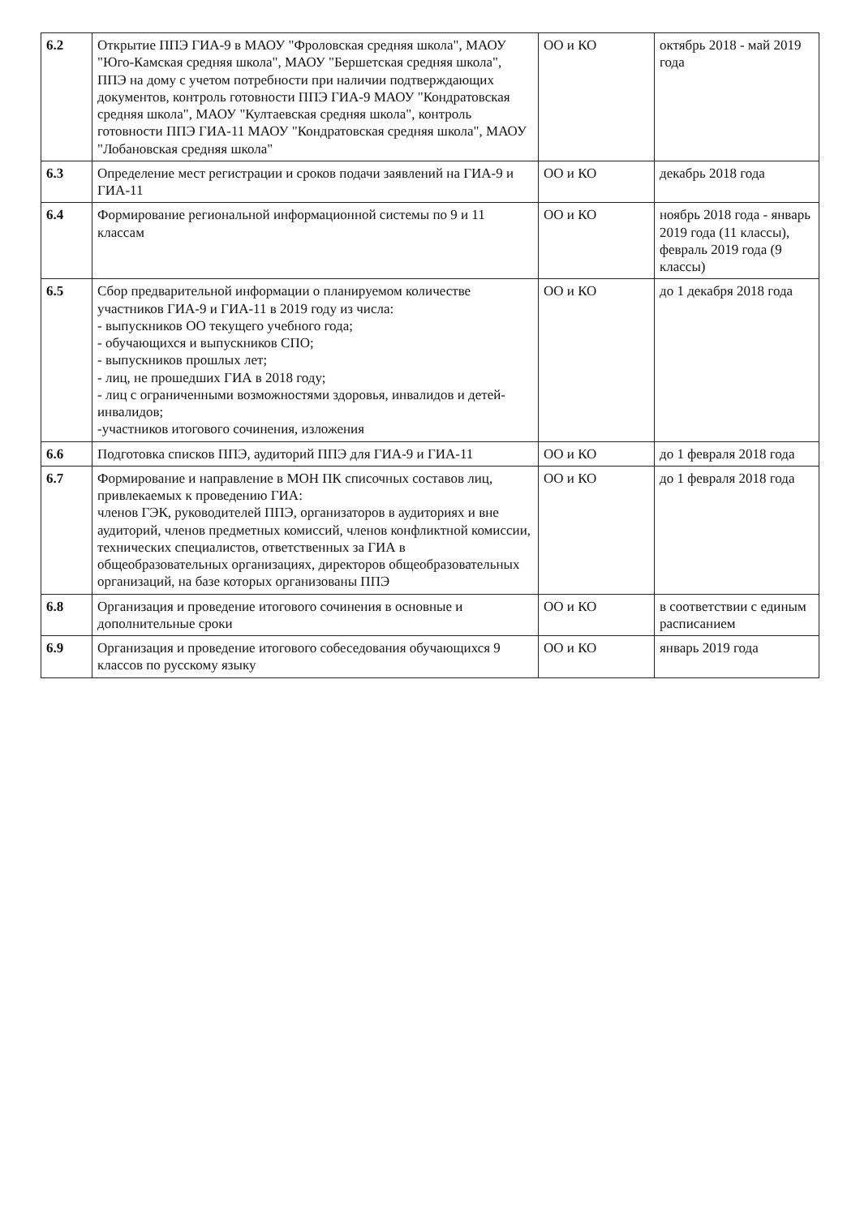| 6.2 | Открытие ППЭ ГИА-9 в МАОУ "Фроловская средняя школа", МАОУ "Юго-Камская средняя школа", МАОУ "Бершетская средняя школа", ППЭ на дому с учетом потребности при наличии подтверждающих документов, контроль готовности ППЭ ГИА-9 МАОУ "Кондратовская средняя школа", МАОУ "Култаевская средняя школа", контроль готовности ППЭ ГИА-11 МАОУ "Кондратовская средняя школа", МАОУ "Лобановская средняя школа" | ОО и КО | октябрь 2018 - май 2019 года |
| 6.3 | Определение мест регистрации и сроков подачи заявлений на ГИА-9 и ГИА-11 | ОО и КО | декабрь 2018 года |
| 6.4 | Формирование региональной информационной системы по 9 и 11 классам | ОО и КО | ноябрь 2018 года - январь 2019 года (11 классы), февраль 2019 года (9 классы) |
| 6.5 | Сбор предварительной информации о планируемом количестве участников ГИА-9 и ГИА-11 в 2019 году из числа: - выпускников ОО текущего учебного года; - обучающихся и выпускников СПО; - выпускников прошлых лет; - лиц, не прошедших ГИА в 2018 году; - лиц с ограниченными возможностями здоровья, инвалидов и детей-инвалидов; -участников итогового сочинения, изложения | ОО и КО | до 1 декабря 2018 года |
| 6.6 | Подготовка списков ППЭ, аудиторий ППЭ для ГИА-9 и ГИА-11 | ОО и КО | до 1 февраля 2018 года |
| 6.7 | Формирование и направление в МОН ПК списочных составов лиц, привлекаемых к проведению ГИА: членов ГЭК, руководителей ППЭ, организаторов в аудиториях и вне аудиторий, членов предметных комиссий, членов конфликтной комиссии, технических специалистов, ответственных за ГИА в общеобразовательных организациях, директоров общеобразовательных организаций, на базе которых организованы ППЭ | ОО и КО | до 1 февраля 2018 года |
| 6.8 | Организация и проведение итогового сочинения в основные и дополнительные сроки | ОО и КО | в соответствии с единым расписанием |
| 6.9 | Организация и проведение итогового собеседования обучающихся 9 классов по русскому языку | ОО и КО | январь 2019 года |